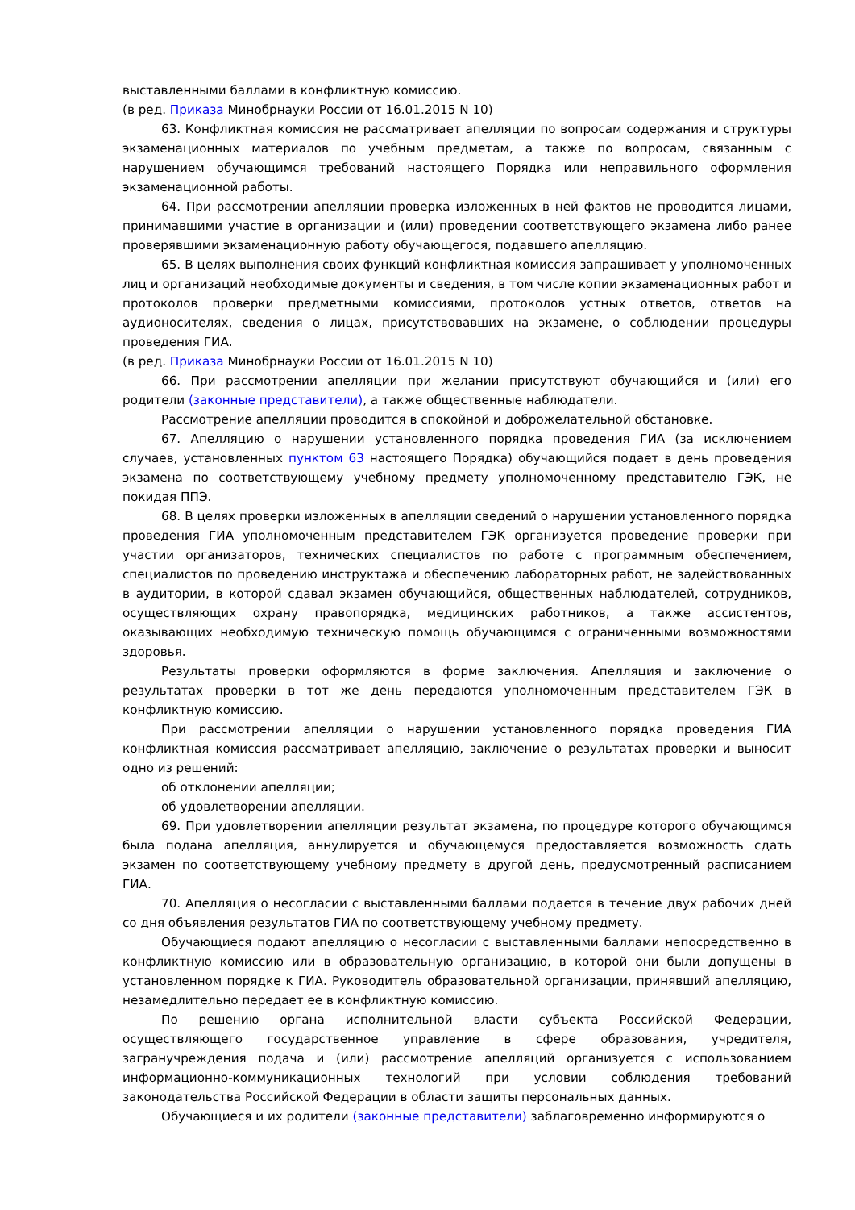выставленными баллами в конфликтную комиссию.
(в ред. Приказа Минобрнауки России от 16.01.2015 N 10)
63. Конфликтная комиссия не рассматривает апелляции по вопросам содержания и структуры экзаменационных материалов по учебным предметам, а также по вопросам, связанным с нарушением обучающимся требований настоящего Порядка или неправильного оформления экзаменационной работы.
64. При рассмотрении апелляции проверка изложенных в ней фактов не проводится лицами, принимавшими участие в организации и (или) проведении соответствующего экзамена либо ранее проверявшими экзаменационную работу обучающегося, подавшего апелляцию.
65. В целях выполнения своих функций конфликтная комиссия запрашивает у уполномоченных лиц и организаций необходимые документы и сведения, в том числе копии экзаменационных работ и протоколов проверки предметными комиссиями, протоколов устных ответов, ответов на аудионосителях, сведения о лицах, присутствовавших на экзамене, о соблюдении процедуры проведения ГИА.
(в ред. Приказа Минобрнауки России от 16.01.2015 N 10)
66. При рассмотрении апелляции при желании присутствуют обучающийся и (или) его родители (законные представители), а также общественные наблюдатели.
Рассмотрение апелляции проводится в спокойной и доброжелательной обстановке.
67. Апелляцию о нарушении установленного порядка проведения ГИА (за исключением случаев, установленных пунктом 63 настоящего Порядка) обучающийся подает в день проведения экзамена по соответствующему учебному предмету уполномоченному представителю ГЭК, не покидая ППЭ.
68. В целях проверки изложенных в апелляции сведений о нарушении установленного порядка проведения ГИА уполномоченным представителем ГЭК организуется проведение проверки при участии организаторов, технических специалистов по работе с программным обеспечением, специалистов по проведению инструктажа и обеспечению лабораторных работ, не задействованных в аудитории, в которой сдавал экзамен обучающийся, общественных наблюдателей, сотрудников, осуществляющих охрану правопорядка, медицинских работников, а также ассистентов, оказывающих необходимую техническую помощь обучающимся с ограниченными возможностями здоровья.
Результаты проверки оформляются в форме заключения. Апелляция и заключение о результатах проверки в тот же день передаются уполномоченным представителем ГЭК в конфликтную комиссию.
При рассмотрении апелляции о нарушении установленного порядка проведения ГИА конфликтная комиссия рассматривает апелляцию, заключение о результатах проверки и выносит одно из решений:
об отклонении апелляции;
об удовлетворении апелляции.
69. При удовлетворении апелляции результат экзамена, по процедуре которого обучающимся была подана апелляция, аннулируется и обучающемуся предоставляется возможность сдать экзамен по соответствующему учебному предмету в другой день, предусмотренный расписанием ГИА.
70. Апелляция о несогласии с выставленными баллами подается в течение двух рабочих дней со дня объявления результатов ГИА по соответствующему учебному предмету.
Обучающиеся подают апелляцию о несогласии с выставленными баллами непосредственно в конфликтную комиссию или в образовательную организацию, в которой они были допущены в установленном порядке к ГИА. Руководитель образовательной организации, принявший апелляцию, незамедлительно передает ее в конфликтную комиссию.
По решению органа исполнительной власти субъекта Российской Федерации, осуществляющего государственное управление в сфере образования, учредителя, загранучреждения подача и (или) рассмотрение апелляций организуется с использованием информационно-коммуникационных технологий при условии соблюдения требований законодательства Российской Федерации в области защиты персональных данных.
Обучающиеся и их родители (законные представители) заблаговременно информируются о